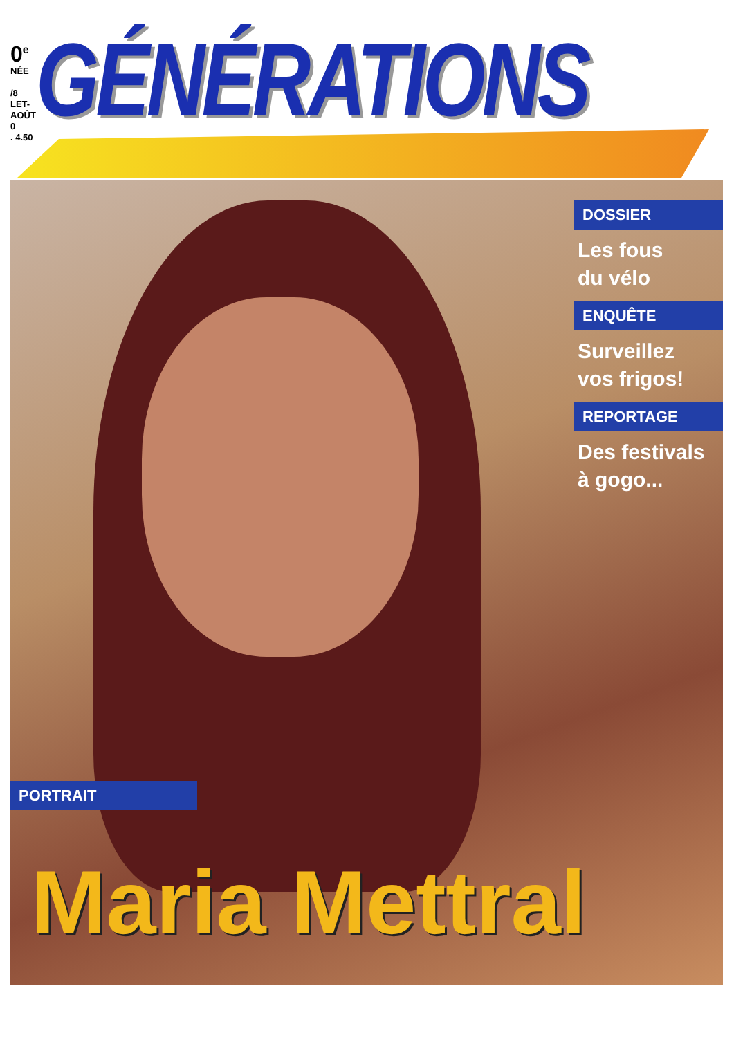0<sup>e</sup>
NÉE
/8
LET-AOÛT
0
. 4.50
GÉNÉRATIONS
DOSSIER
Les fous
du vélo
ENQUÊTE
Surveillez
vos frigos!
REPORTAGE
Des festivals
à gogo...
PORTRAIT
Maria Mettral